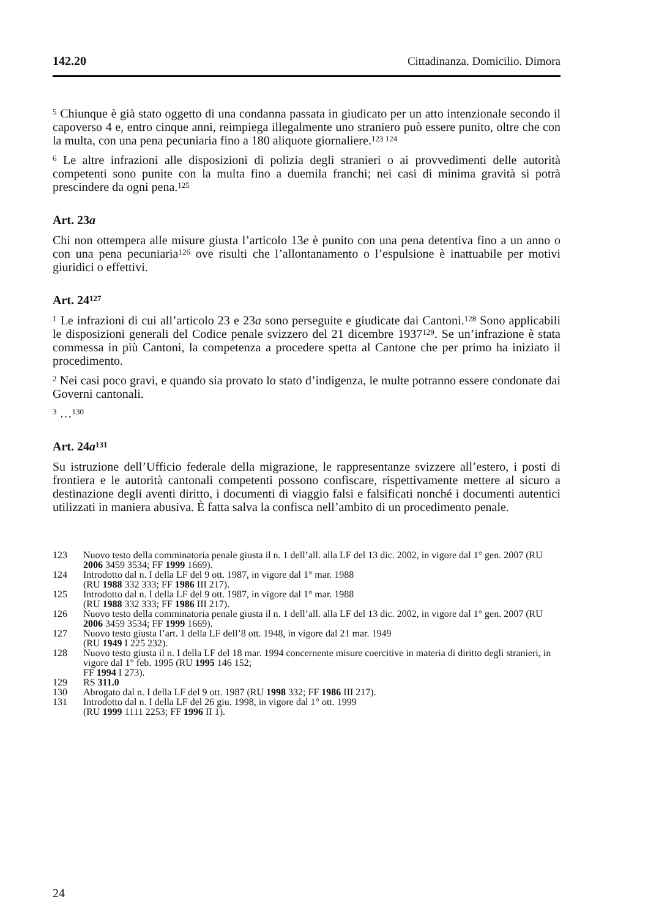142.20 Cittadinanza. Domicilio. Dimora
<sup>5</sup> Chiunque è già stato oggetto di una condanna passata in giudicato per un atto intenzionale secondo il capoverso 4 e, entro cinque anni, reimpiega illegalmente uno straniero può essere punito, oltre che con la multa, con una pena pecuniaria fino a 180 aliquote giornaliere.<sup>123 124</sup>
<sup>6</sup> Le altre infrazioni alle disposizioni di polizia degli stranieri o ai provvedimenti delle autorità competenti sono punite con la multa fino a duemila franchi; nei casi di minima gravità si potrà prescindere da ogni pena.<sup>125</sup>
Art. 23a
Chi non ottempera alle misure giusta l’articolo 13e è punito con una pena detentiva fino a un anno o con una pena pecuniaria<sup>126</sup> ove risulti che l’allontanamento o l’espulsione è inattuabile per motivi giuridici o effettivi.
Art. 24<sup>127</sup>
<sup>1</sup> Le infrazioni di cui all’articolo 23 e 23a sono perseguite e giudicate dai Cantoni.<sup>128</sup> Sono applicabili le disposizioni generali del Codice penale svizzero del 21 dicembre 1937<sup>129</sup>. Se un’infrazione è stata commessa in più Cantoni, la competenza a procedere spetta al Cantone che per primo ha iniziato il procedimento.
<sup>2</sup> Nei casi poco gravi, e quando sia provato lo stato d’indigenza, le multe potranno essere condonate dai Governi cantonali.
<sup>3</sup> …<sup>130</sup>
Art. 24a<sup>131</sup>
Su istruzione dell’Ufficio federale della migrazione, le rappresentanze svizzere all’estero, i posti di frontiera e le autorità cantonali competenti possono confiscare, rispettivamente mettere al sicuro a destinazione degli aventi diritto, i documenti di viaggio falsi e falsificati nonché i documenti autentici utilizzati in maniera abusiva. È fatta salva la confisca nell’ambito di un procedimento penale.
123 Nuovo testo della comminatoria penale giusta il n. 1 dell’all. alla LF del 13 dic. 2002, in vigore dal 1° gen. 2007 (RU 2006 3459 3534; FF 1999 1669).
124 Introdotto dal n. I della LF del 9 ott. 1987, in vigore dal 1° mar. 1988
(RU 1988 332 333; FF 1986 III 217).
125 Introdotto dal n. I della LF del 9 ott. 1987, in vigore dal 1° mar. 1988
(RU 1988 332 333; FF 1986 III 217).
126 Nuovo testo della comminatoria penale giusta il n. 1 dell’all. alla LF del 13 dic. 2002, in vigore dal 1° gen. 2007 (RU 2006 3459 3534; FF 1999 1669).
127 Nuovo testo giusta l’art. 1 della LF dell’8 ott. 1948, in vigore dal 21 mar. 1949
(RU 1949 I 225 232).
128 Nuovo testo giusta il n. I della LF del 18 mar. 1994 concernente misure coercitive in materia di diritto degli stranieri, in vigore dal 1° feb. 1995 (RU 1995 146 152;
FF 1994 I 273).
129 RS 311.0
130 Abrogato dal n. I della LF del 9 ott. 1987 (RU 1998 332; FF 1986 III 217).
131 Introdotto dal n. I della LF del 26 giu. 1998, in vigore dal 1° ott. 1999
(RU 1999 1111 2253; FF 1996 II 1).
24